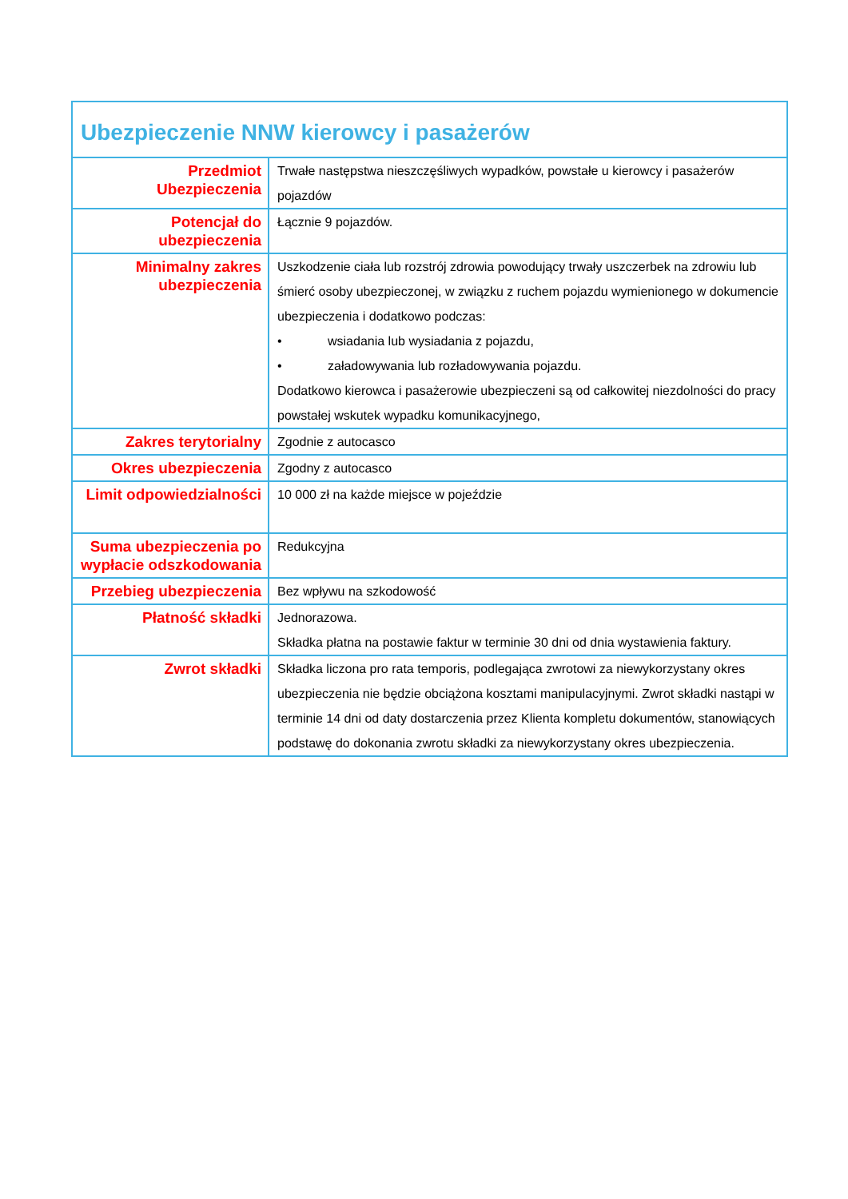| Ubezpieczenie NNW kierowcy i pasażerów | |
| --- | --- |
| Przedmiot Ubezpieczenia | Trwałe następstwa nieszczęśliwych wypadków, powstałe u kierowcy i pasażerów pojazdów |
| Potencjał do ubezpieczenia | Łącznie 9 pojazdów. |
| Minimalny zakres ubezpieczenia | Uszkodzenie ciała lub rozstrój zdrowia powodujący trwały uszczerbek na zdrowiu lub śmierć osoby ubezpieczonej, w związku z ruchem pojazdu wymienionego w dokumencie ubezpieczenia i dodatkowo podczas: • wsiadania lub wysiadania z pojazdu, • załadowywania lub rozładowywania pojazdu. Dodatkowo kierowca i pasażerowie ubezpieczeni są od całkowitej niezdolności do pracy powstałej wskutek wypadku komunikacyjnego, |
| Zakres terytorialny | Zgodnie z autocasco |
| Okres ubezpieczenia | Zgodny z autocasco |
| Limit odpowiedzialności | 10 000 zł na każde miejsce w pojeździe |
| Suma ubezpieczenia po wypłacie odszkodowania | Redukcyjna |
| Przebieg ubezpieczenia | Bez wpływu na szkodowość |
| Płatność składki | Jednorazowa. Składka płatna na postawie faktur w terminie 30 dni od dnia wystawienia faktury. |
| Zwrot składki | Składka liczona pro rata temporis, podlegająca zwrotowi za niewykorzystany okres ubezpieczenia nie będzie obciążona kosztami manipulacyjnymi. Zwrot składki nastąpi w terminie 14 dni od daty dostarczenia przez Klienta kompletu dokumentów, stanowiących podstawę do dokonania zwrotu składki za niewykorzystany okres ubezpieczenia. |